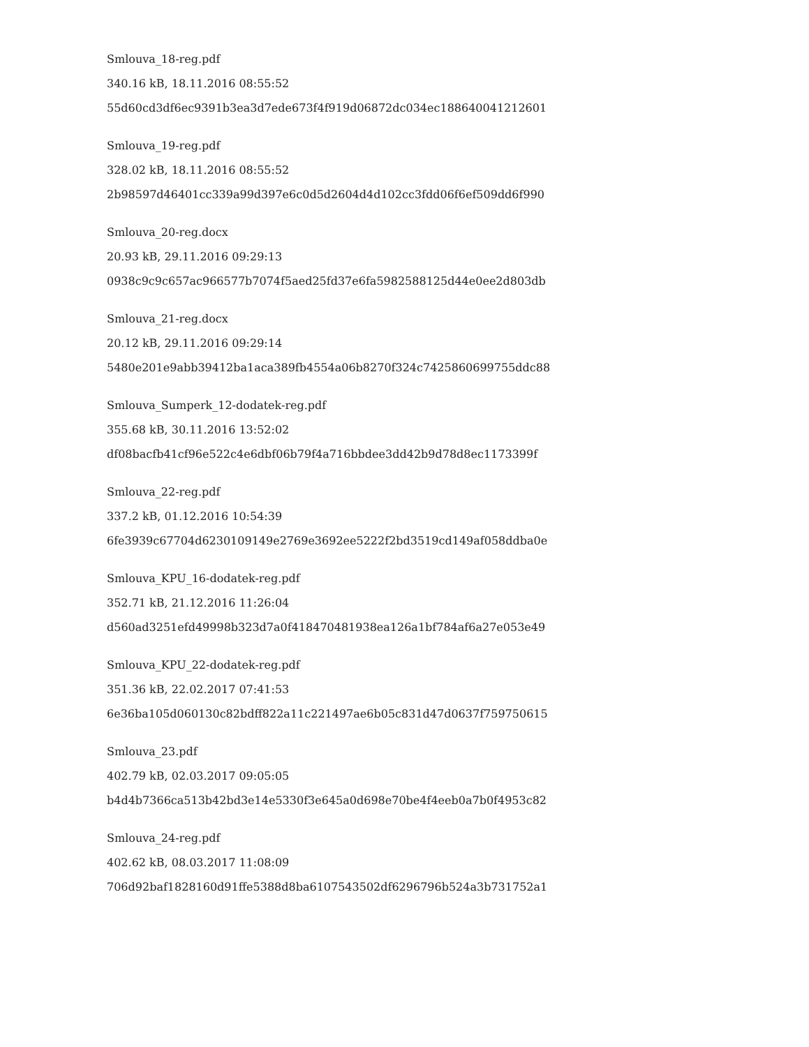Smlouva_18-reg.pdf
340.16 kB, 18.11.2016 08:55:52
55d60cd3df6ec9391b3ea3d7ede673f4f919d06872dc034ec188640041212601
Smlouva_19-reg.pdf
328.02 kB, 18.11.2016 08:55:52
2b98597d46401cc339a99d397e6c0d5d2604d4d102cc3fdd06f6ef509dd6f990
Smlouva_20-reg.docx
20.93 kB, 29.11.2016 09:29:13
0938c9c9c657ac966577b7074f5aed25fd37e6fa5982588125d44e0ee2d803db
Smlouva_21-reg.docx
20.12 kB, 29.11.2016 09:29:14
5480e201e9abb39412ba1aca389fb4554a06b8270f324c7425860699755ddc88
Smlouva_Sumperk_12-dodatek-reg.pdf
355.68 kB, 30.11.2016 13:52:02
df08bacfb41cf96e522c4e6dbf06b79f4a716bbdee3dd42b9d78d8ec1173399f
Smlouva_22-reg.pdf
337.2 kB, 01.12.2016 10:54:39
6fe3939c67704d6230109149e2769e3692ee5222f2bd3519cd149af058ddba0e
Smlouva_KPU_16-dodatek-reg.pdf
352.71 kB, 21.12.2016 11:26:04
d560ad3251efd49998b323d7a0f418470481938ea126a1bf784af6a27e053e49
Smlouva_KPU_22-dodatek-reg.pdf
351.36 kB, 22.02.2017 07:41:53
6e36ba105d060130c82bdff822a11c221497ae6b05c831d47d0637f759750615
Smlouva_23.pdf
402.79 kB, 02.03.2017 09:05:05
b4d4b7366ca513b42bd3e14e5330f3e645a0d698e70be4f4eeb0a7b0f4953c82
Smlouva_24-reg.pdf
402.62 kB, 08.03.2017 11:08:09
706d92baf1828160d91ffe5388d8ba6107543502df6296796b524a3b731752a1